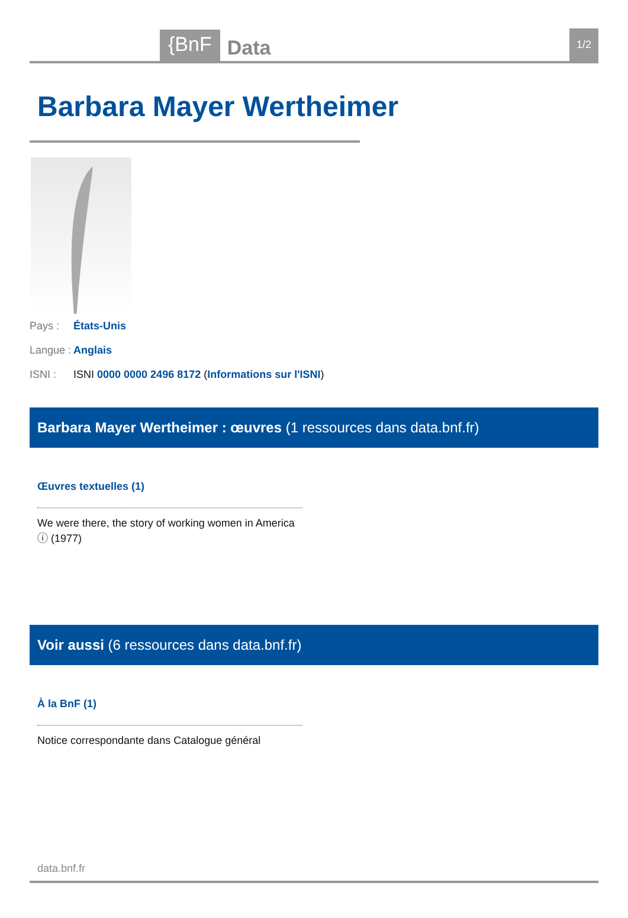{BnF Data 1/2
Barbara Mayer Wertheimer
Pays : États-Unis
Langue : Anglais
ISNI : ISNI 0000 0000 2496 8172 (Informations sur l'ISNI)
Barbara Mayer Wertheimer : œuvres (1 ressources dans data.bnf.fr)
Œuvres textuelles (1)
We were there, the story of working women in America ⓘ (1977)
Voir aussi (6 ressources dans data.bnf.fr)
À la BnF (1)
Notice correspondante dans Catalogue général
data.bnf.fr